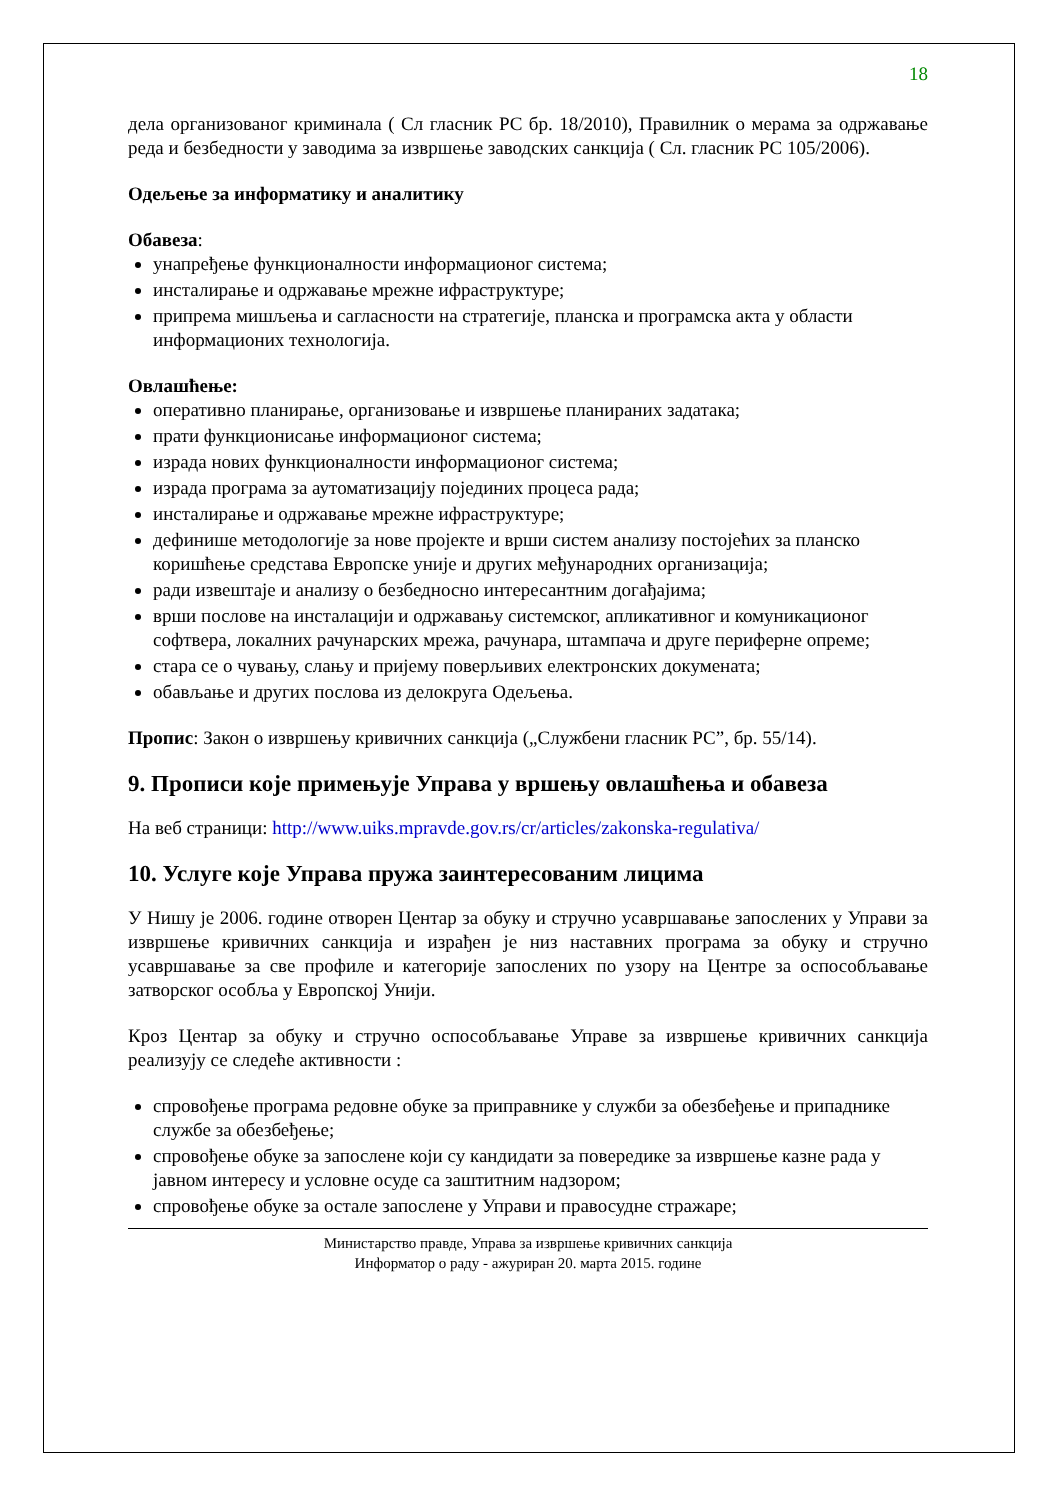18
дела организованог криминала ( Сл гласник РС бр. 18/2010), Правилник о мерама за одржавање реда и безбедности у заводима за извршење заводских санкција ( Сл. гласник РС 105/2006).
Одељење за информатику и аналитику
Обавеза:
унапређење функционалности информационог система;
инсталирање и одржавање мрежне ифраструктуре;
припрема мишљења и сагласности на стратегије, планска и програмска акта у области информационих технологија.
Овлашћење:
оперативно планирање, организовање и извршење планираних задатака;
прати функционисање информационог система;
израда нових функционалности информационог система;
израда програма за аутоматизацију појединих процеса рада;
инсталирање и одржавање мрежне ифраструктуре;
дефинише методологије за нове пројекте и врши систем анализу постојећих за планско коришћење средстава Европске уније и других међународних организација;
ради извештаје и анализу о безбедносно интересантним догађајима;
врши послове на инсталацији и одржавању системског, апликативног и комуникационог софтвера, локалних рачунарских мрежа, рачунара, штампача и друге периферне опреме;
стара се о чувању, слању и пријему поверљивих електронских докумената;
обављање и других послова из делокруга Одељења.
Пропис: Закон о извршењу кривичних санкција („Службени гласник РС”, бр. 55/14).
9. Прописи које примењује Управа у вршењу овлашћења и обавеза
На веб страници: http://www.uiks.mpravde.gov.rs/cr/articles/zakonska-regulativa/
10. Услуге које Управа пружа заинтересованим лицима
У Нишу је 2006. године отворен Центар за обуку и стручно усавршавање запослених у Управи за извршење кривичних санкција и израђен је низ наставних програма за обуку и стручно усавршавање за све профиле и категорије запослених по узору на Центре за оспособљавање затворског особља у Европској Унији.
Кроз Центар за обуку и стручно оспособљавање Управе за извршење кривичних санкција реализују се следеће активности :
спровођење програма редовне обуке за приправнике у служби за обезбеђење и припаднике службе за обезбеђење;
спровођење обуке за запослене који су кандидати за повередике за извршење казне рада у јавном интересу и условне осуде са заштитним надзором;
спровођење обуке за остале запослене у Управи и правосудне стражаре;
Министарство правде, Управа за извршење кривичних санкција
Информатор о раду - ажуриран 20. марта 2015. године